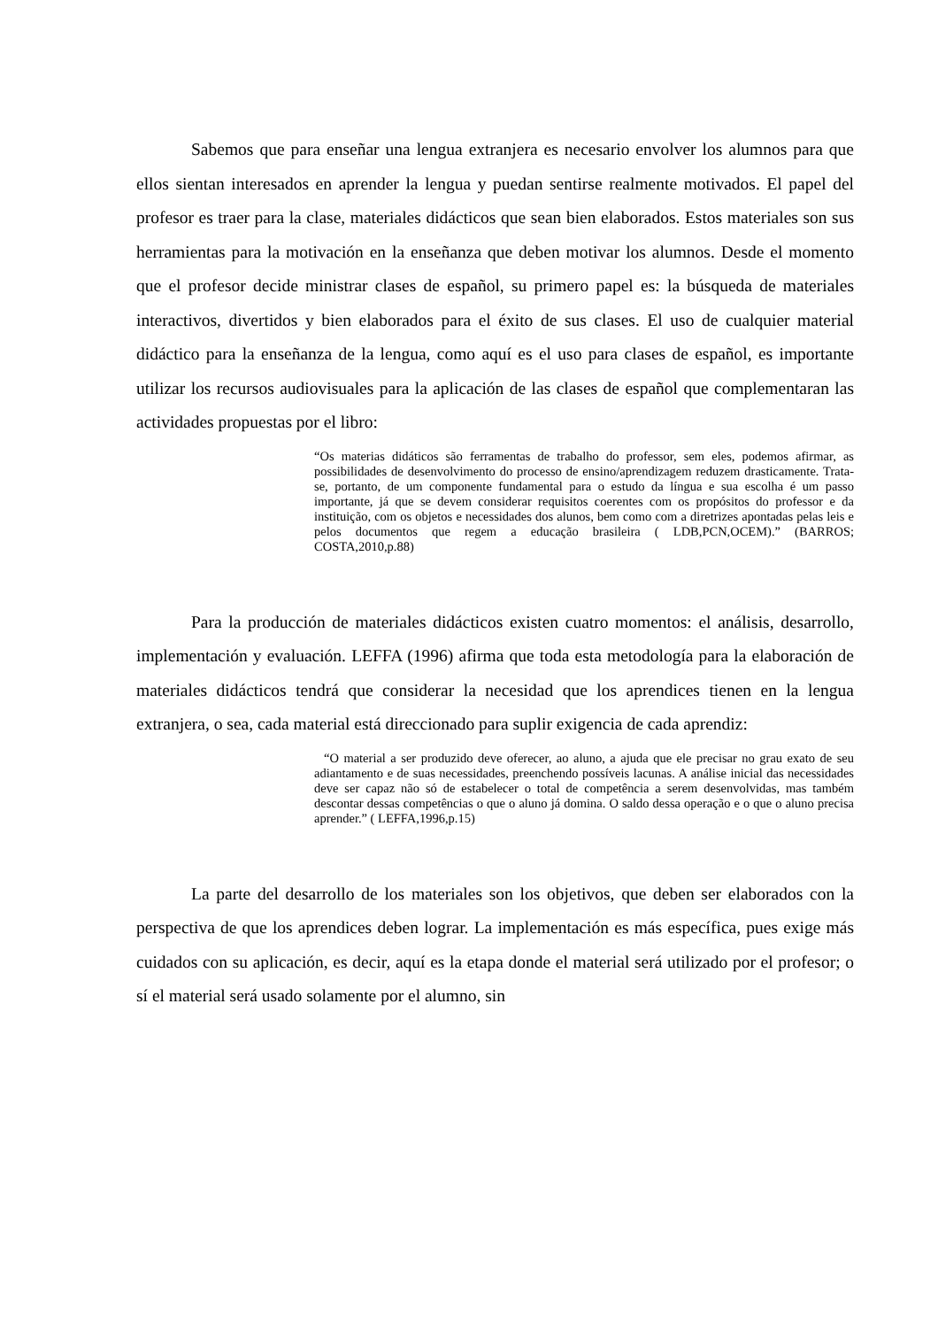Sabemos que para enseñar una lengua extranjera es necesario envolver los alumnos para que ellos sientan interesados en aprender la lengua y puedan sentirse realmente motivados. El papel del profesor es traer para la clase, materiales didácticos que sean bien elaborados. Estos materiales son sus herramientas para la motivación en la enseñanza que deben motivar los alumnos. Desde el momento que el profesor decide ministrar clases de español, su primero papel es: la búsqueda de materiales interactivos, divertidos y bien elaborados para el éxito de sus clases. El uso de cualquier material didáctico para la enseñanza de la lengua, como aquí es el uso para clases de español, es importante utilizar los recursos audiovisuales para la aplicación de las clases de español que complementaran las actividades propuestas por el libro:
“Os materias didáticos são ferramentas de trabalho do professor, sem eles, podemos afirmar, as possibilidades de desenvolvimento do processo de ensino/aprendizagem reduzem drasticamente. Trata-se, portanto, de um componente fundamental para o estudo da língua e sua escolha é um passo importante, já que se devem considerar requisitos coerentes com os propósitos do professor e da instituição, com os objetos e necessidades dos alunos, bem como com a diretrizes apontadas pelas leis e pelos documentos que regem a educação brasileira ( LDB,PCN,OCEM).” (BARROS; COSTA,2010,p.88)
Para la producción de materiales didácticos existen cuatro momentos: el análisis, desarrollo, implementación y evaluación. LEFFA (1996) afirma que toda esta metodología para la elaboración de materiales didácticos tendrá que considerar la necesidad que los aprendices tienen en la lengua extranjera, o sea, cada material está direccionado para suplir exigencia de cada aprendiz:
“O material a ser produzido deve oferecer, ao aluno, a ajuda que ele precisar no grau exato de seu adiantamento e de suas necessidades, preenchendo possíveis lacunas. A análise inicial das necessidades deve ser capaz não só de estabelecer o total de competência a serem desenvolvidas, mas também descontar dessas competências o que o aluno já domina. O saldo dessa operação e o que o aluno precisa aprender.” ( LEFFA,1996,p.15)
La parte del desarrollo de los materiales son los objetivos, que deben ser elaborados con la perspectiva de que los aprendices deben lograr. La implementación es más específica, pues exige más cuidados con su aplicación, es decir, aquí es la etapa donde el material será utilizado por el profesor; o sí el material será usado solamente por el alumno, sin